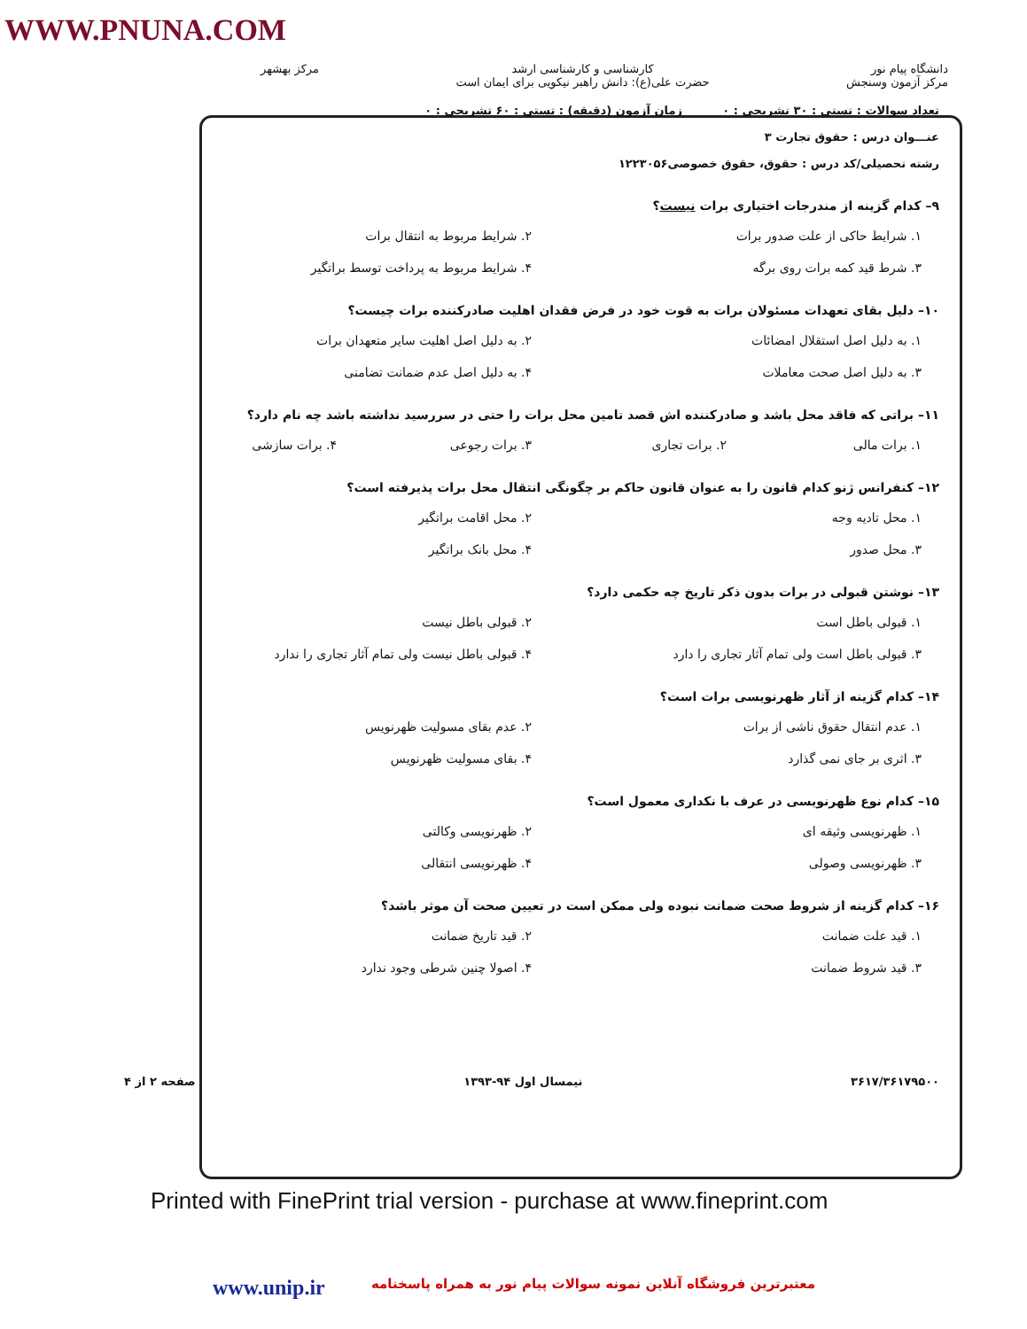WWW.PNUNA.COM
دانشگاه پیام نور
مرکز آزمون وسنجش
کارشناسی و کارشناسی ارشد
حضرت علی(ع): دانش راهبر نیکویی برای ایمان است
مرکز بهشهر
تعداد سوالات : تستی : ۳۰ تشریحی : ۰ زمان آزمون (دقیقه) : تستی : ۶۰ تشریحی : ۰
عنـــوان درس : حقوق تجارت ۳
رشته تحصیلی/کد درس : حقوق، حقوق خصوصی۱۲۲۳۰۵۶
۹– کدام گزینه از مندرجات اختیاری برات نیست؟
۱. شرایط حاکی از علت صدور برات
۲. شرایط مربوط به انتقال برات
۳. شرط قید کمه برات روی برگه
۴. شرایط مربوط به پرداخت توسط براتگیر
۱۰– دلیل بقای تعهدات مسئولان برات به قوت خود در فرض فقدان اهلیت صادرکننده برات چیست؟
۱. به دلیل اصل استقلال امضائات
۲. به دلیل اصل اهلیت سایر متعهدان برات
۳. به دلیل اصل صحت معاملات
۴. به دلیل اصل عدم ضمانت تضامنی
۱۱– براتی که فاقد محل باشد و صادرکننده اش قصد تامین محل برات را حتی در سررسید نداشته باشد چه نام دارد؟
۱. برات مالی
۲. برات تجاری
۳. برات رجوعی
۴. برات سازشی
۱۲– کنفرانس ژنو کدام قانون را به عنوان قانون حاکم بر چگونگی انتقال محل برات پذیرفته است؟
۱. محل تادیه وجه
۲. محل اقامت براتگیر
۳. محل صدور
۴. محل بانک براتگیر
۱۳– نوشتن قبولی در برات بدون ذکر تاریخ چه حکمی دارد؟
۱. قبولی باطل است
۲. قبولی باطل نیست
۳. قبولی باطل است ولی تمام آثار تجاری را دارد
۴. قبولی باطل نیست ولی تمام آثار تجاری را ندارد
۱۴– کدام گزینه از آثار ظهرنویسی برات است؟
۱. عدم انتقال حقوق ناشی از برات
۲. عدم بقای مسولیت ظهرنویس
۳. اثری بر جای نمی گذارد
۴. بقای مسولیت ظهرنویس
۱۵– کدام نوع ظهرنویسی در عرف با نکداری معمول است؟
۱. ظهرنویسی وثیقه ای
۲. ظهرنویسی وکالتی
۳. ظهرنویسی وصولی
۴. ظهرنویسی انتقالی
۱۶– کدام گزینه از شروط صحت ضمانت نبوده ولی ممکن است در تعیین صحت آن موثر باشد؟
۱. قید علت ضمانت
۲. قید تاریخ ضمانت
۳. قید شروط ضمانت
۴. اصولا چنین شرطی وجود ندارد
۳۶۱۷/۳۶۱۷۹۵۰۰ نیمسال اول ۹۴-۱۳۹۳ صفحه ۲ از ۴
Printed with FinePrint trial version - purchase at www.fineprint.com
www.unip.ir معتبرترین فروشگاه آنلاین نمونه سوالات پیام نور به همراه پاسخنامه